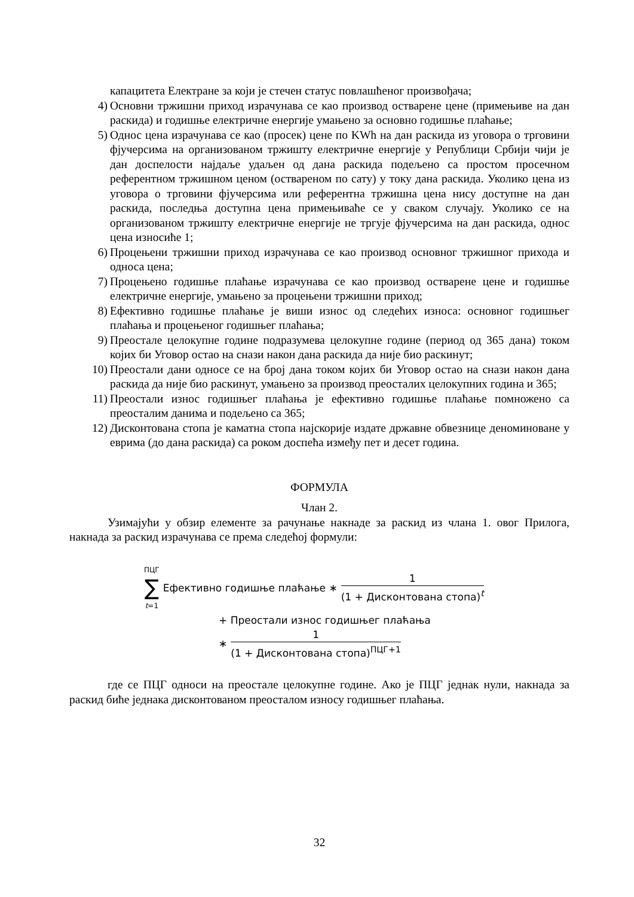капацитета Електране за који је стечен статус повлашћеног произвођача;
4) Основни тржишни приход израчунава се као производ остварене цене (примењиве на дан раскида) и годишње електричне енергије умањено за основно годишње плаћање;
5) Однос цена израчунава се као (просек) цене по KWh на дан раскида из уговора о трговини фјучерсима на организованом тржишту електричне енергије у Републици Србији чији је дан доспелости најдаље удаљен од дана раскида подељено са простом просечном референтном тржишном ценом (оствареном по сату) у току дана раскида. Уколико цена из уговора о трговини фјучерсима или референтна тржишна цена нису доступне на дан раскида, последња доступна цена примењиваће се у сваком случају. Уколико се на организованом тржишту електричне енергије не тргује фјучерсима на дан раскида, однос цена износиће 1;
6) Процењени тржишни приход израчунава се као производ основног тржишног прихода и односа цена;
7) Процењено годишње плаћање израчунава се као производ остварене цене и годишње електричне енергије, умањено за процењени тржишни приход;
8) Ефективно годишње плаћање је виши износ од следећих износа: основног годишњег плаћања и процењеног годишњег плаћања;
9) Преостале целокупне године подразумева целокупне године (период од 365 дана) током којих би Уговор остао на снази након дана раскида да није био раскинут;
10) Преостали дани односе се на број дана током којих би Уговор остао на снази након дана раскида да није био раскинут, умањено за производ преосталих целокупних година и 365;
11) Преостали износ годишњег плаћања је ефективно годишње плаћање помножено са преосталим данима и подељено са 365;
12) Дисконтована стопа је каматна стопа најскорије издате државне обвезнице деноминоване у еврима (до дана раскида) са роком доспећа између пет и десет година.
ФОРМУЛА
Члан 2.
Узимајући у обзир елементе за рачунање накнаде за раскид из члана 1. овог Прилога, накнада за раскид израчунава се према следећој формули:
ПЦГ
∑
t=1 Ефективно годишње плаћање ∗ 1 (1 + Дисконтована стопа)<sup>t</sup>
+ Преостали износ годишњег плаћања
∗ 1 (1 + Дисконтована стопа)<sup>ПЦГ+1</sup>
где се ПЦГ односи на преостале целокупне године. Ако је ПЦГ једнак нули, накнада за раскид биће једнака дисконтованом преосталом износу годишњег плаћања.
32